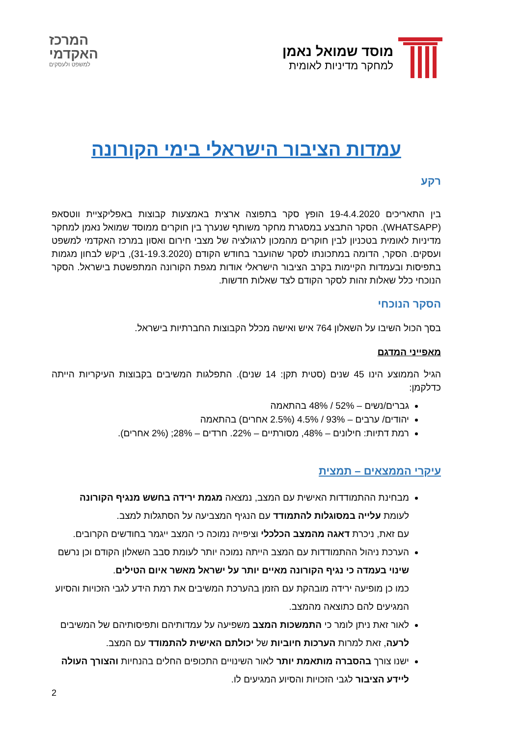מוסד שמואל נאמן
למחקר מדיניות לאומית
המרכז
האקדמי
למשפט ולעסקים
עמדות הציבור הישראלי בימי הקורונה
רקע
בין התאריכים 19-4.4.2020 הופץ סקר בתפוצה ארצית באמצעות קבוצות באפליקציית ווטסאפ (WHATSAPP). הסקר התבצע במסגרת מחקר משותף שנערך בין חוקרים ממוסד שמואל נאמן למחקר מדיניות לאומית בטכניון לבין חוקרים מהמכון לרגולציה של מצבי חירום ואסון במרכז האקדמי למשפט ועסקים. הסקר, הדומה במתכונתו לסקר שהועבר בחודש הקודם (31-19.3.2020), ביקש לבחון מגמות בתפיסות ובעמדות הקיימות בקרב הציבור הישראלי אודות מגפת הקורונה המתפשטת בישראל. הסקר הנוכחי כלל שאלות זהות לסקר הקודם לצד שאלות חדשות.
הסקר הנוכחי
בסך הכול השיבו על השאלון 764 איש ואישה מכלל הקבוצות החברתיות בישראל.
מאפייני המדגם
הגיל הממוצע הינו 45 שנים (סטית תקן: 14 שנים). התפלגות המשיבים בקבוצות העיקריות הייתה כדלקמן:
גברים/נשים – 52% / 48% בהתאמה
יהודים/ ערבים – 93% / 4.5% (2.5% אחרים) בהתאמה
רמת דתיות: חילונים – 48%, מסורתיים – 22%. חרדים – 28%; (2% אחרים).
עיקרי הממצאים – תמצית
מבחינת ההתמודדות האישית עם המצב, נמצאה מגמת ירידה בחשש מנגיף הקורונה לעומת עלייה במסוגלות להתמודד עם הנגיף המצביעה על הסתגלות למצב.
עם זאת, ניכרת דאגה מהמצב הכלכלי וציפייה נמוכה כי המצב ייגמר בחודשים הקרובים.
הערכת ניהול ההתמודדות עם המצב הייתה נמוכה יותר לעומת סבב השאלון הקודם וכן נרשם שינוי בעמדה כי נגיף הקורונה מאיים יותר על ישראל מאשר איום הטילים.
כמו כן מופיעה ירידה מובהקת עם הזמן בהערכת המשיבים את רמת הידע לגבי הזכויות והסיוע המגיעים להם כתוצאה מהמצב.
לאור זאת ניתן לומר כי התמשכות המצב משפיעה על עמדותיהם ותפיסותיהם של המשיבים לרעה, זאת למרות הערכות חיוביות של יכולתם האישית להתמודד עם המצב.
ישנו צורך בהסברה מותאמת יותר לאור השינויים התכופים החלים בהנחיות והצורך העולה ליידע הציבור לגבי הזכויות והסיוע המגיעים לו.
2